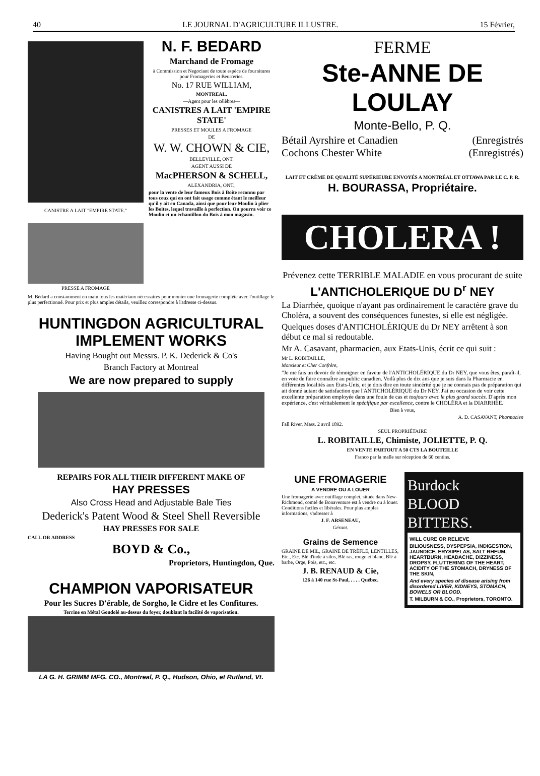40 LE JOURNAL D'AGRICULTURE ILLUSTRE. 15 Février,
CANISTRE A LAIT "EMPIRE STATE."
PRESSE A FROMAGE
N. F. BEDARD
Marchand de Fromage
à Commission et Negociant de toute espèce de fournitures pour Fromageries et Beurreries.
No. 17 RUE WILLIAM,
MONTREAL.
—Agent pour les célèbres—
CANISTRES A LAIT 'EMPIRE STATE'
PRESSES ET MOULES A FROMAGE
DE
W. W. CHOWN & CIE,
BELLEVILLE, ONT.
AGENT AUSSI DE
MacPHERSON & SCHELL,
ALEXANDRIA, ONT.,
pour la vente de leur fameux Bois à Boite reconnu par tous ceux qui en ont fait usage comme étant le meilleur qu'il y ait en Canada, ainsi que pour leur Moulin à plier les Boites, lequel travaille à perfection. On pourra voir ce Moulin et un échantillon du Bois à mon magasin.
M. Bédard a constamment en main tous les matériaux nécessaires pour monter une fromagerie complète avec l'outillage le plus perfectionné. Pour prix et plus amples détails, veuillez correspondre à l'adresse ci-dessus.
HUNTINGDON AGRICULTURAL IMPLEMENT WORKS
Having Bought out Messrs. P. K. Dederick & Co's
Branch Factory at Montreal
We are now prepared to supply
REPAIRS FOR ALL THEIR DIFFERENT MAKE OF
HAY PRESSES
Also Cross Head and Adjustable Bale Ties
Dederick's Patent Wood & Steel Shell Reversible
HAY PRESSES FOR SALE
CALL OR ADDRESS
BOYD & Co.,
Proprietors, Huntingdon, Que.
CHAMPION VAPORISATEUR
Pour les Sucres D'érable, de Sorgho, le Cidre et les Confitures.
Terrine en Métal Gondolé au-dessus du foyer, doublant la facilité de vaporisation.
LA G. H. GRIMM MFG. CO., Montreal, P. Q., Hudson, Ohio, et Rutland, Vt.
FERME
Ste-ANNE DE LOULAY
Monte-Bello, P. Q.
Bétail Ayrshire et Canadien (Enregistrés
Cochons Chester White (Enregistrés)
LAIT ET CRÈME DE QUALITÉ SUPÉRIEURE ENVOYÉS A MONTRÉAL ET OTTAWA PAR LE C. P. R.
H. BOURASSA, Propriétaire.
CHOLERA !
Prévenez cette TERRIBLE MALADIE en vous procurant de suite
L'ANTICHOLERIQUE DU D<sup>r</sup> NEY
La Diarrhée, quoique n'ayant pas ordinairement le caractère grave du Choléra, a souvent des conséquences funestes, si elle est négligée.
Quelques doses d'ANTICHOLÉRIQUE du Dr NEY arrêtent à son début ce mal si redoutable.
Mr A. Casavant, pharmacien, aux Etats-Unis, écrit ce qui suit :
Mr L. ROBITAILLE,
Monsieur et Cher Confrère,
"Je me fais un devoir de témoigner en faveur de l'ANTICHOLÉRIQUE du Dr NEY, que vous êtes, paraît-il, en voie de faire connaître au public canadien. Voilà plus de dix ans que je suis dans la Pharmacie en différentes localités aux Etats-Unis, et je dois dire en toute sincérité que je ne connais pas de préparation qui ait donné autant de satisfaction que l'ANTICHOLÉRIQUE du Dr NEY. J'ai eu occasion de voir cette excellente préparation employée dans une foule de cas et toujours avec le plus grand succès. D'après mon expérience, c'est véritablement le spécifique par excellence, contre le CHOLÉRA et la DIARRHÉE."
Bien à vous,
A. D. CASAVANT, Pharmacien
Fall River, Mass. 2 avril 1892.
SEUL PROPRIÉTAIRE
L. ROBITAILLE, Chimiste, JOLIETTE, P. Q.
EN VENTE PARTOUT A 50 CTS LA BOUTEILLE
Franco par la malle sur réception de 60 centins.
UNE FROMAGERIE
A VENDRE OU A LOUER
Une fromagerie avec outillage complet, située dans New-Richmond, comté de Bonaventure est à vendre ou à louer. Conditions faciles et libérales. Pour plus amples informations, s'adresser à
J. F. ARSENEAU,
Gérant.
Grains de Semence
GRAINE DE MIL, GRAINE DE TRÈFLE, LENTILLES, Etc., Etc. Blé d'inde à silos, Blé ras, rouge et blanc, Blé à barbe, Orge, Pois, etc., etc.
J. B. RENAUD & Cie,
126 à 140 rue St-Paul, . . . . Québec.
Burdock
BLOOD
BITTERS.
WILL CURE OR RELIEVE
BILIOUSNESS, DYSPEPSIA, INDIGESTION, JAUNDICE, ERYSIPELAS, SALT RHEUM, HEARTBURN, HEADACHE, DIZZINESS, DROPSY, FLUTTERING OF THE HEART, ACIDITY OF THE STOMACH, DRYNESS OF THE SKIN,
And every species of disease arising from disordered LIVER, KIDNEYS, STOMACH, BOWELS OR BLOOD.
T. MILBURN & CO., Proprietors, TORONTO.